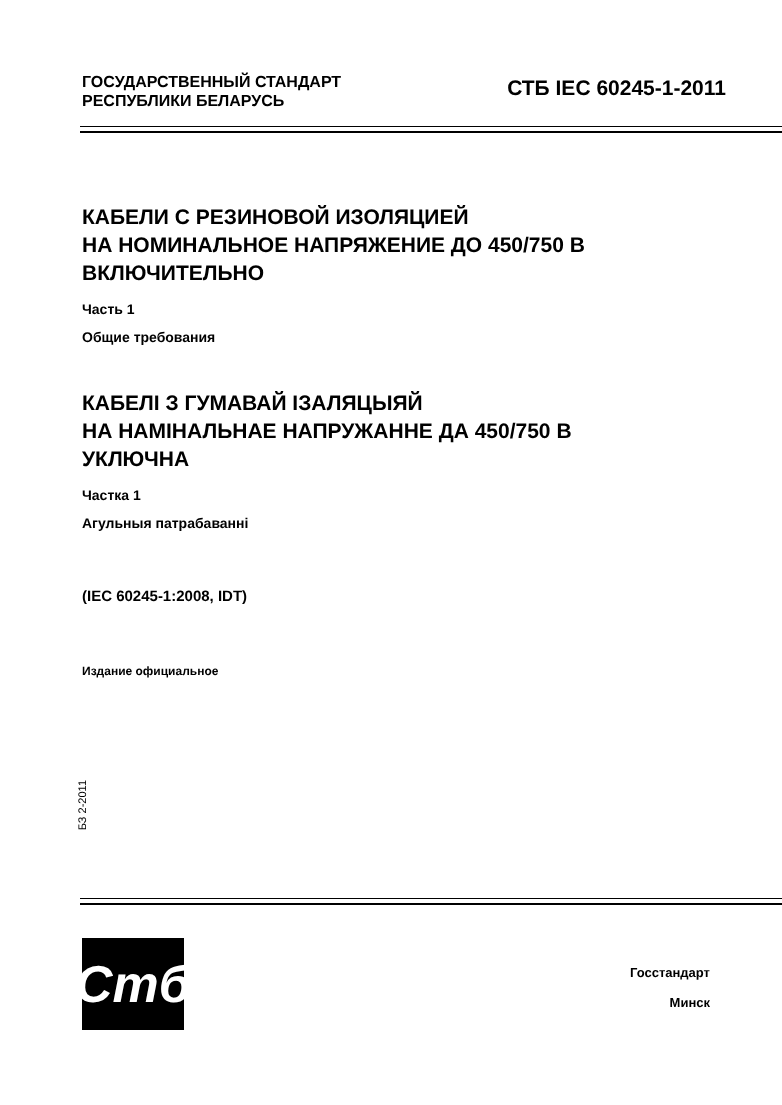ГОСУДАРСТВЕННЫЙ СТАНДАРТ
РЕСПУБЛИКИ БЕЛАРУСЬ
СТБ IEC 60245-1-2011
КАБЕЛИ С РЕЗИНОВОЙ ИЗОЛЯЦИЕЙ
НА НОМИНАЛЬНОЕ НАПРЯЖЕНИЕ ДО 450/750 В
ВКЛЮЧИТЕЛЬНО
Часть 1
Общие требования
КАБЕЛІ З ГУМАВАЙ ІЗАЛЯЦЫЯЙ
НА НАМІНАЛЬНАЕ НАПРУЖАННЕ ДА 450/750 В
УКЛЮЧНА
Частка 1
Агульныя патрабаванні
(IEC 60245-1:2008, IDT)
Издание официальное
БЗ 2-2011
Стб
Госстандарт
Минск